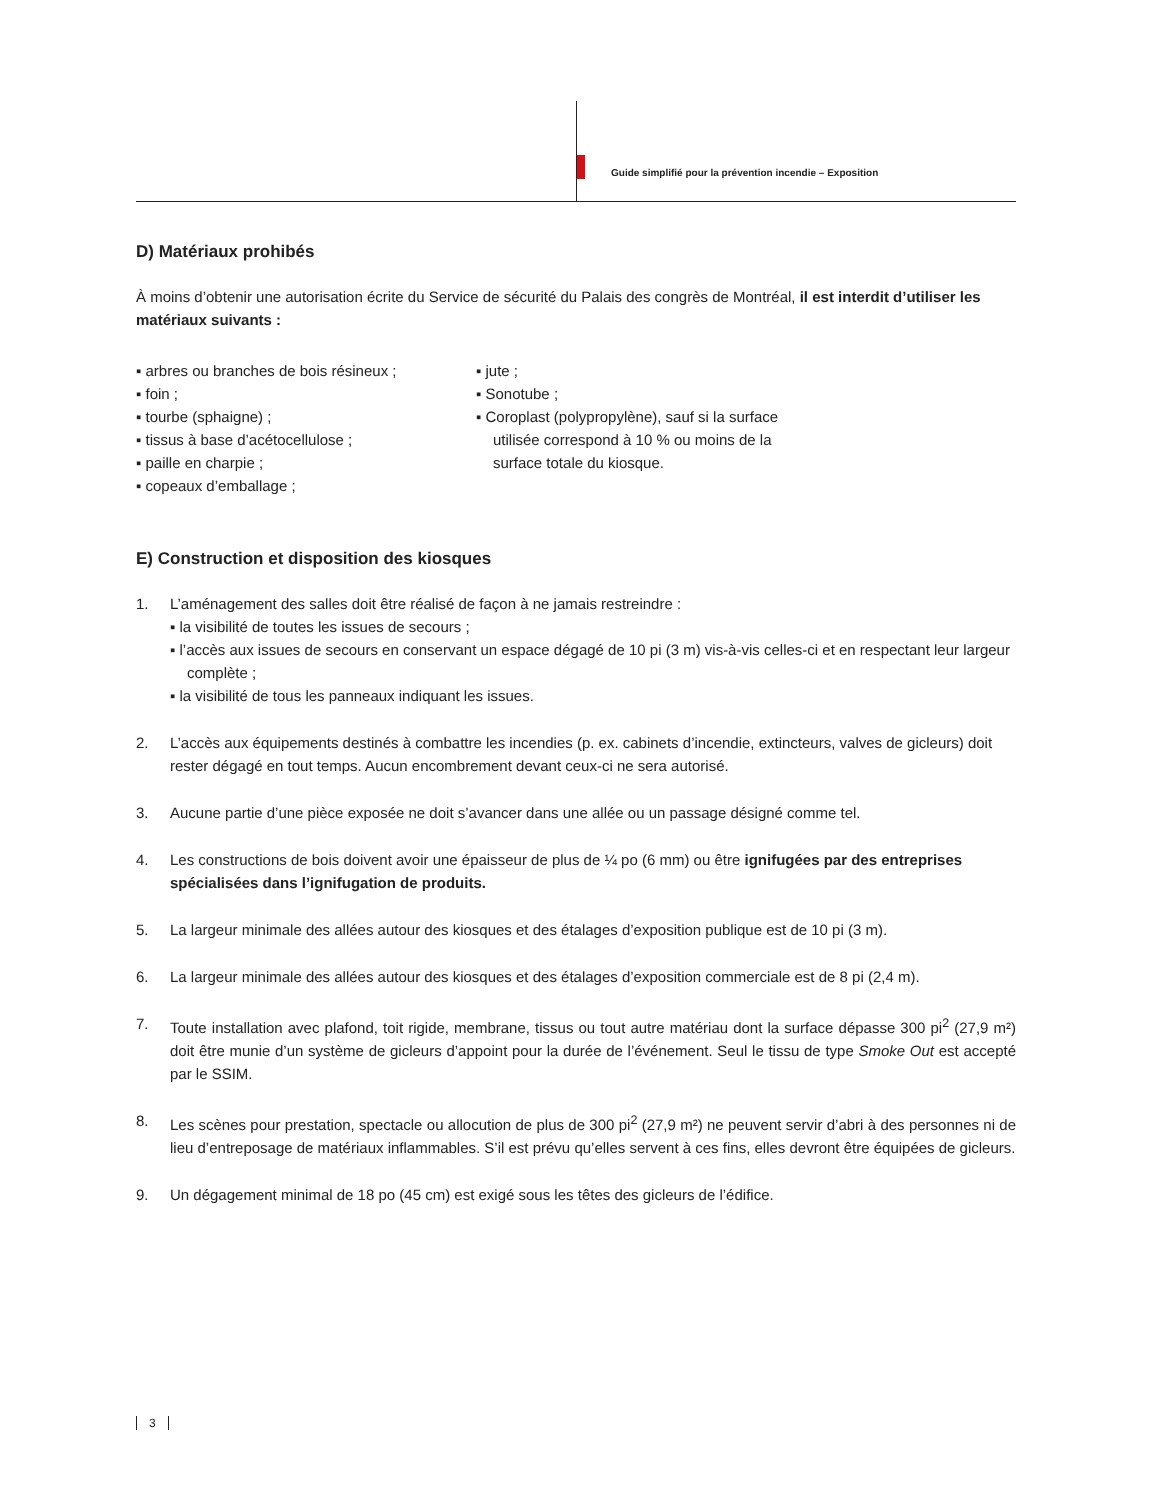Guide simplifié pour la prévention incendie – Exposition
D) Matériaux prohibés
À moins d’obtenir une autorisation écrite du Service de sécurité du Palais des congrès de Montréal, il est interdit d’utiliser les matériaux suivants :
▪ arbres ou branches de bois résineux ;
▪ foin ;
▪ tourbe (sphaigne) ;
▪ tissus à base d’acétocellulose ;
▪ paille en charpie ;
▪ copeaux d’emballage ;
▪ jute ;
▪ Sonotube ;
▪ Coroplast (polypropylène), sauf si la surface utilisée correspond à 10 % ou moins de la surface totale du kiosque.
E) Construction et disposition des kiosques
1. L’aménagement des salles doit être réalisé de façon à ne jamais restreindre :
▪ la visibilité de toutes les issues de secours ;
▪ l’accès aux issues de secours en conservant un espace dégagé de 10 pi (3 m) vis-à-vis celles-ci et en respectant leur largeur complète ;
▪ la visibilité de tous les panneaux indiquant les issues.
2. L’accès aux équipements destinés à combattre les incendies (p. ex. cabinets d’incendie, extincteurs, valves de gicleurs) doit rester dégagé en tout temps. Aucun encombrement devant ceux-ci ne sera autorisé.
3. Aucune partie d’une pièce exposée ne doit s’avancer dans une allée ou un passage désigné comme tel.
4. Les constructions de bois doivent avoir une épaisseur de plus de ¼ po (6 mm) ou être ignifugées par des entreprises spécialisées dans l’ignifugation de produits.
5. La largeur minimale des allées autour des kiosques et des étalages d’exposition publique est de 10 pi (3 m).
6. La largeur minimale des allées autour des kiosques et des étalages d’exposition commerciale est de 8 pi (2,4 m).
7. Toute installation avec plafond, toit rigide, membrane, tissus ou tout autre matériau dont la surface dépasse 300 pi<sup>2</sup> (27,9 m²) doit être munie d’un système de gicleurs d’appoint pour la durée de l’événement. Seul le tissu de type Smoke Out est accepté par le SSIM.
8. Les scènes pour prestation, spectacle ou allocution de plus de 300 pi<sup>2</sup> (27,9 m²) ne peuvent servir d’abri à des personnes ni de lieu d’entreposage de matériaux inflammables. S’il est prévu qu’elles servent à ces fins, elles devront être équipées de gicleurs.
9. Un dégagement minimal de 18 po (45 cm) est exigé sous les têtes des gicleurs de l’édifice.
3